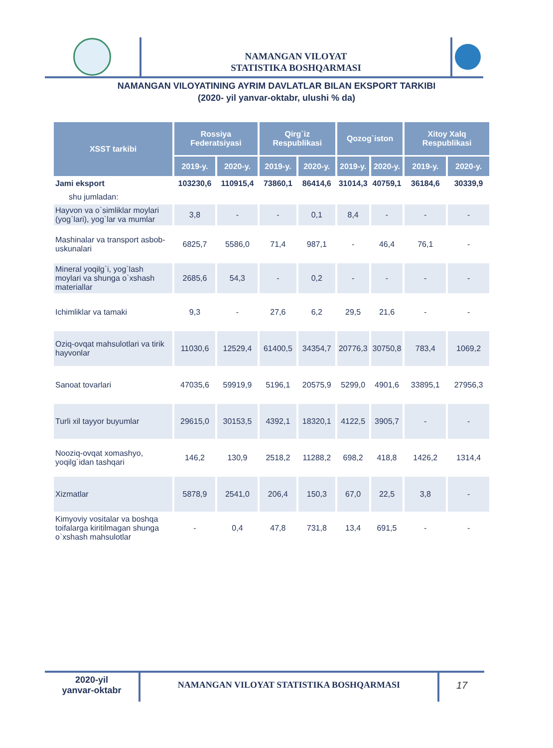NAMANGAN VILOYAT
STATISTIKA BOSHQARMASI
NAMANGAN VILOYATINING AYRIM DAVLATLAR BILAN EKSPORT TARKIBI
(2020- yil yanvar-oktabr, ulushi % da)
| XSST tarkibi | Rossiya Federatsiyasi | | Qirg`iz Respublikasi | | Qozog`iston | | Xitoy Xalq Respublikasi | |
| --- | --- | --- | --- | --- | --- | --- | --- | --- |
| | 2019-y. | 2020-y. | 2019-y. | 2020-y. | 2019-y. | 2020-y. | 2019-y. | 2020-y. |
| Jami eksport | 103230,6 | 110915,4 | 73860,1 | 86414,6 | 31014,3 | 40759,1 | 36184,6 | 30339,9 |
| shu jumladan: | | | | | | | | |
| Hayvon va o`simliklar moylari (yog`lari), yog`lar va mumlar | 3,8 | - | - | 0,1 | 8,4 | - | - | - |
| Mashinalar va transport asbob-uskunalari | 6825,7 | 5586,0 | 71,4 | 987,1 | - | 46,4 | 76,1 | - |
| Mineral yoqilg`i, yog`lash moylari va shunga o`xshash materiallar | 2685,6 | 54,3 | - | 0,2 | - | - | - | - |
| Ichimliklar va tamaki | 9,3 | - | 27,6 | 6,2 | 29,5 | 21,6 | - | - |
| Oziq-ovqat mahsulotlari va tirik hayvonlar | 11030,6 | 12529,4 | 61400,5 | 34354,7 | 20776,3 | 30750,8 | 783,4 | 1069,2 |
| Sanoat tovarlari | 47035,6 | 59919,9 | 5196,1 | 20575,9 | 5299,0 | 4901,6 | 33895,1 | 27956,3 |
| Turli xil tayyor buyumlar | 29615,0 | 30153,5 | 4392,1 | 18320,1 | 4122,5 | 3905,7 | - | - |
| Nooziq-ovqat xomashyo, yoqilg`idan tashqari | 146,2 | 130,9 | 2518,2 | 11288,2 | 698,2 | 418,8 | 1426,2 | 1314,4 |
| Xizmatlar | 5878,9 | 2541,0 | 206,4 | 150,3 | 67,0 | 22,5 | 3,8 | - |
| Kimyoviy vositalar va boshqa toifalarga kiritilmagan shunga o`xshash mahsulotlar | - | 0,4 | 47,8 | 731,8 | 13,4 | 691,5 | - | - |
2020-yil
yanvar-oktabr
NAMANGAN VILOYAT STATISTIKA BOSHQARMASI
17